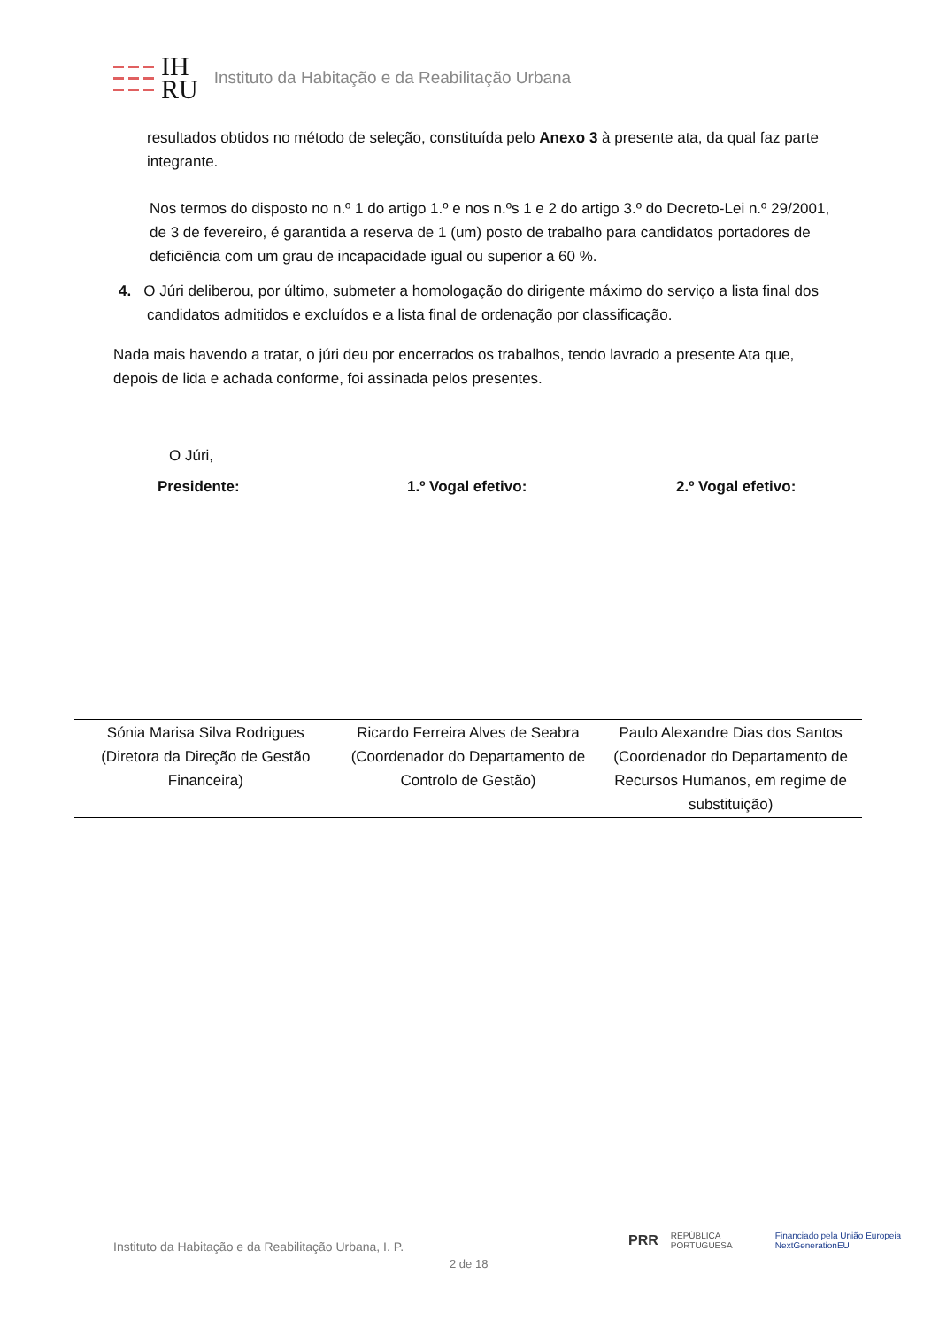IH
RU
Instituto da Habitação e da Reabilitação Urbana
resultados obtidos no método de seleção, constituída pelo Anexo 3 à presente ata, da qual faz parte integrante.
Nos termos do disposto no n.º 1 do artigo 1.º e nos n.ºs 1 e 2 do artigo 3.º do Decreto-Lei n.º 29/2001, de 3 de fevereiro, é garantida a reserva de 1 (um) posto de trabalho para candidatos portadores de deficiência com um grau de incapacidade igual ou superior a 60 %.
4. O Júri deliberou, por último, submeter a homologação do dirigente máximo do serviço a lista final dos candidatos admitidos e excluídos e a lista final de ordenação por classificação.
Nada mais havendo a tratar, o júri deu por encerrados os trabalhos, tendo lavrado a presente Ata que, depois de lida e achada conforme, foi assinada pelos presentes.
O Júri,
Presidente: 1.º Vogal efetivo: 2.º Vogal efetivo:
| Sónia Marisa Silva Rodrigues (Diretora da Direção de Gestão Financeira) | Ricardo Ferreira Alves de Seabra (Coordenador do Departamento de Controlo de Gestão) | Paulo Alexandre Dias dos Santos (Coordenador do Departamento de Recursos Humanos, em regime de substituição) |
PRR REPÚBLICA PORTUGUESA Financiado pela União Europeia NextGenerationEU
Instituto da Habitação e da Reabilitação Urbana, I. P.
2 de 18